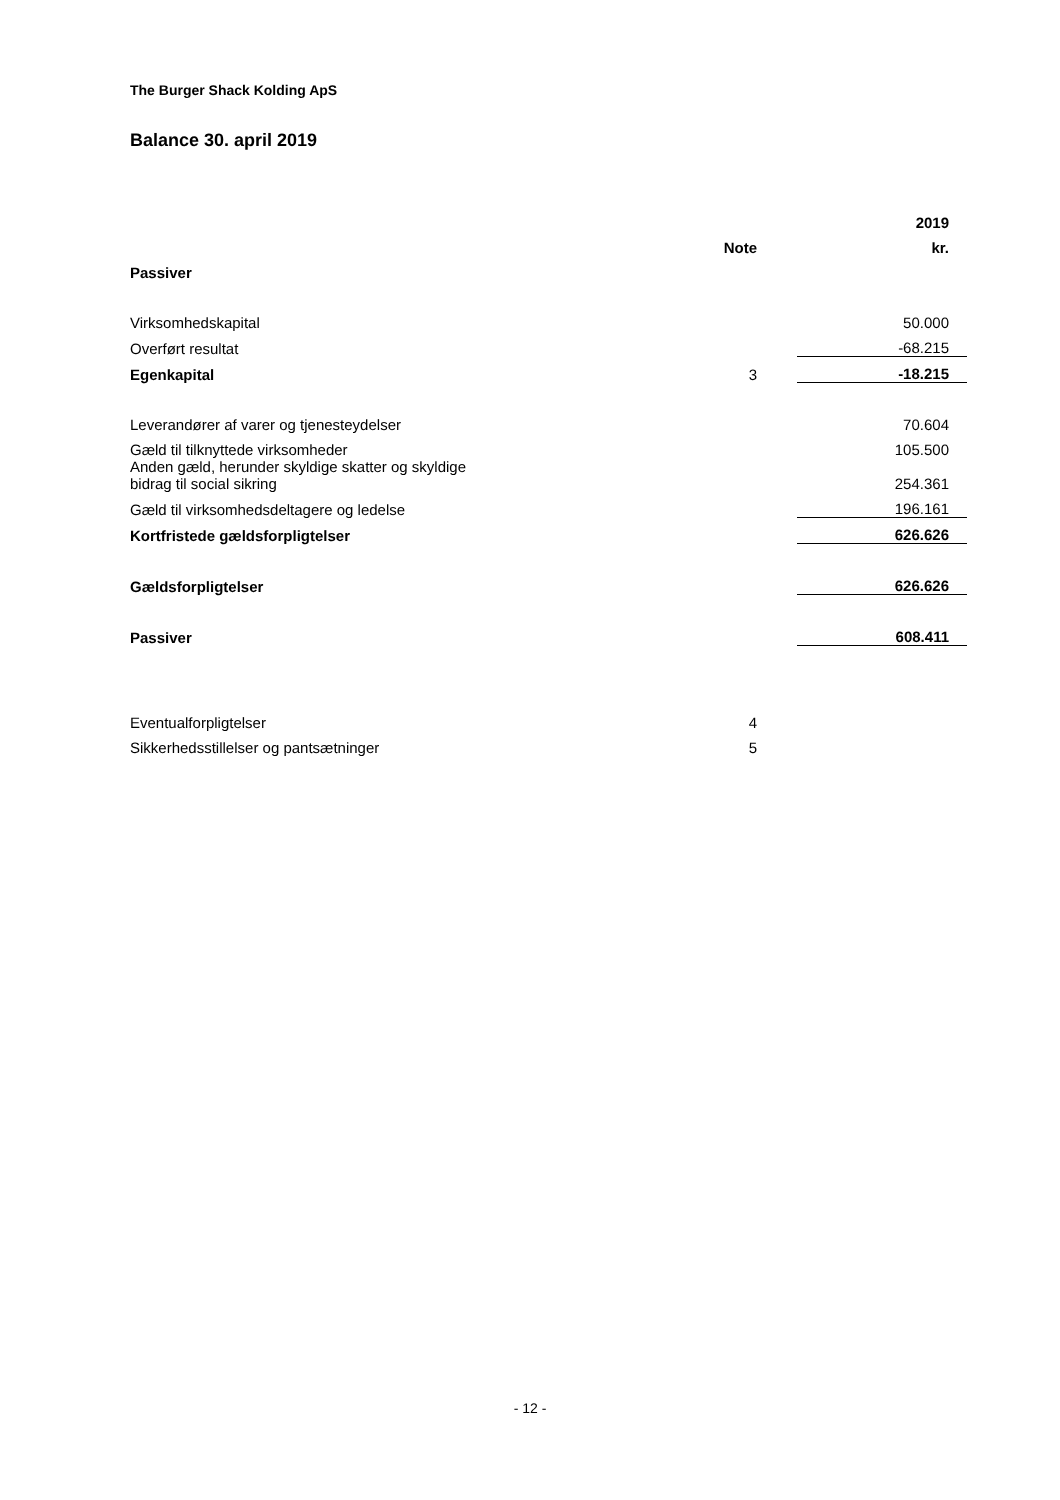The Burger Shack Kolding ApS
Balance 30. april 2019
| | | | 2019 |
| --- | --- | --- | --- |
| | Note | | kr. |
| Passiver | | | |
| Virksomhedskapital | | | 50.000 |
| Overført resultat | | | -68.215 |
| Egenkapital | 3 | | -18.215 |
| Leverandører af varer og tjenesteydelser | | | 70.604 |
| Gæld til tilknyttede virksomheder | | | 105.500 |
| Anden gæld, herunder skyldige skatter og skyldige bidrag til social sikring | | | 254.361 |
| Gæld til virksomhedsdeltagere og ledelse | | | 196.161 |
| Kortfristede gældsforpligtelser | | | 626.626 |
| Gældsforpligtelser | | | 626.626 |
| Passiver | | | 608.411 |
| Eventualforpligtelser | 4 | | |
| Sikkerhedsstillelser og pantsætninger | 5 | | |
- 12 -